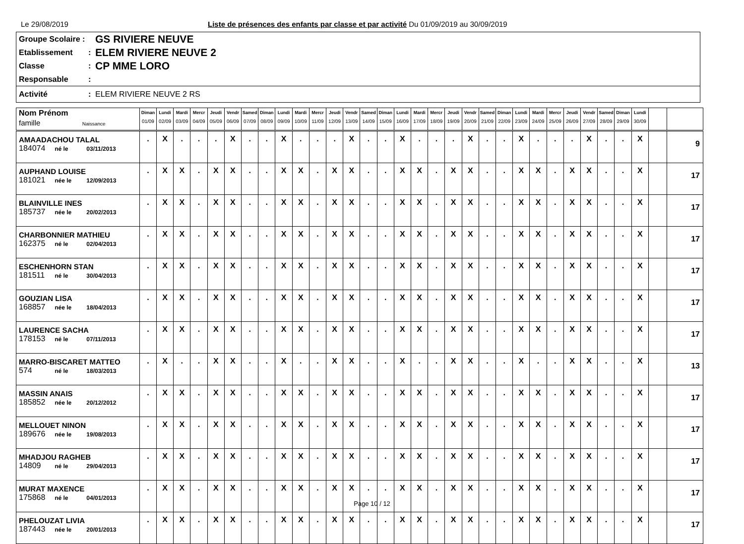Le 29/08/2019 Liste de présences des enfants par classe et par activité Du 01/09/2019 au 30/09/2019
Groupe Scolaire : GS RIVIERE NEUVE
Etablissement: ELEM RIVIERE NEUVE 2
Classe: CP MME LORO
Responsable:
Activité: ELEM RIVIERE NEUVE 2 RS
| Nom Prénom famille Naissance | Diman 01/09 | Lundi 02/09 | Mardi 03/09 | Mercr 04/09 | Jeudi 05/09 | Vendr 06/09 | Samed 07/09 | Diman 08/09 | Lundi 09/09 | Mardi 10/09 | Mercr 11/09 | Jeudi 12/09 | Vendr 13/09 | Samed 14/09 | Diman 15/09 | Lundi 16/09 | Mardi 17/09 | Mercr 18/09 | Jeudi 19/09 | Vendr 20/09 | Samed 21/09 | Diman 22/09 | Lundi 23/09 | Mardi 24/09 | Mercr 25/09 | Jeudi 26/09 | Vendr 27/09 | Samed 28/09 | Diman 29/09 | Lundi 30/09 | | |
| --- | --- | --- | --- | --- | --- | --- | --- | --- | --- | --- | --- | --- | --- | --- | --- | --- | --- | --- | --- | --- | --- | --- | --- | --- | --- | --- | --- | --- | --- | --- | --- | --- |
| AMAADACHOU TALAL 184074 né le 03/11/2013 | . | X | . | . | . | X | . | . | X | . | . | . | X | . | . | X | . | . | . | X | . | . | X | . | . | . | X | . | . | X | | 9 |
| AUPHAND LOUISE 181021 née le 12/09/2013 | . | X | X | . | X | X | . | . | X | X | . | X | X | . | . | X | X | . | X | X | . | . | X | X | . | X | X | . | . | X | | 17 |
| BLAINVILLE INES 185737 née le 20/02/2013 | . | X | X | . | X | X | . | . | X | X | . | X | X | . | . | X | X | . | X | X | . | . | X | X | . | X | X | . | . | X | | 17 |
| CHARBONNIER MATHIEU 162375 né le 02/04/2013 | . | X | X | . | X | X | . | . | X | X | . | X | X | . | . | X | X | . | X | X | . | . | X | X | . | X | X | . | . | X | | 17 |
| ESCHENHORN STAN 181511 né le 30/04/2013 | . | X | X | . | X | X | . | . | X | X | . | X | X | . | . | X | X | . | X | X | . | . | X | X | . | X | X | . | . | X | | 17 |
| GOUZIAN LISA 168857 née le 18/04/2013 | . | X | X | . | X | X | . | . | X | X | . | X | X | . | . | X | X | . | X | X | . | . | X | X | . | X | X | . | . | X | | 17 |
| LAURENCE SACHA 178153 né le 07/11/2013 | . | X | X | . | X | X | . | . | X | X | . | X | X | . | . | X | X | . | X | X | . | . | X | X | . | X | X | . | . | X | | 17 |
| MARRO-BISCARET MATTEO 574 né le 18/03/2013 | . | X | . | . | X | X | . | . | X | . | . | X | X | . | . | X | . | . | X | X | . | . | X | . | . | X | X | . | . | X | | 13 |
| MASSIN ANAIS 185852 née le 20/12/2012 | . | X | X | . | X | X | . | . | X | X | . | X | X | . | . | X | X | . | X | X | . | . | X | X | . | X | X | . | . | X | | 17 |
| MELLOUET NINON 189676 née le 19/08/2013 | . | X | X | . | X | X | . | . | X | X | . | X | X | . | . | X | X | . | X | X | . | . | X | X | . | X | X | . | . | X | | 17 |
| MHADJOU RAGHEB 14809 né le 29/04/2013 | . | X | X | . | X | X | . | . | X | X | . | X | X | . | . | X | X | . | X | X | . | . | X | X | . | X | X | . | . | X | | 17 |
| MURAT MAXENCE 175868 né le 04/01/2013 | . | X | X | . | X | X | . | . | X | X | . | X | X | . | . | X | X | . | X | X | . | . | X | X | . | X | X | . | . | X | | 17 |
| PHELOUZAT LIVIA 187443 née le 20/01/2013 | . | X | X | . | X | X | . | . | X | X | . | X | X | . | . | X | X | . | X | X | . | . | X | X | . | X | X | . | . | X | | 17 |
Page 10 / 12